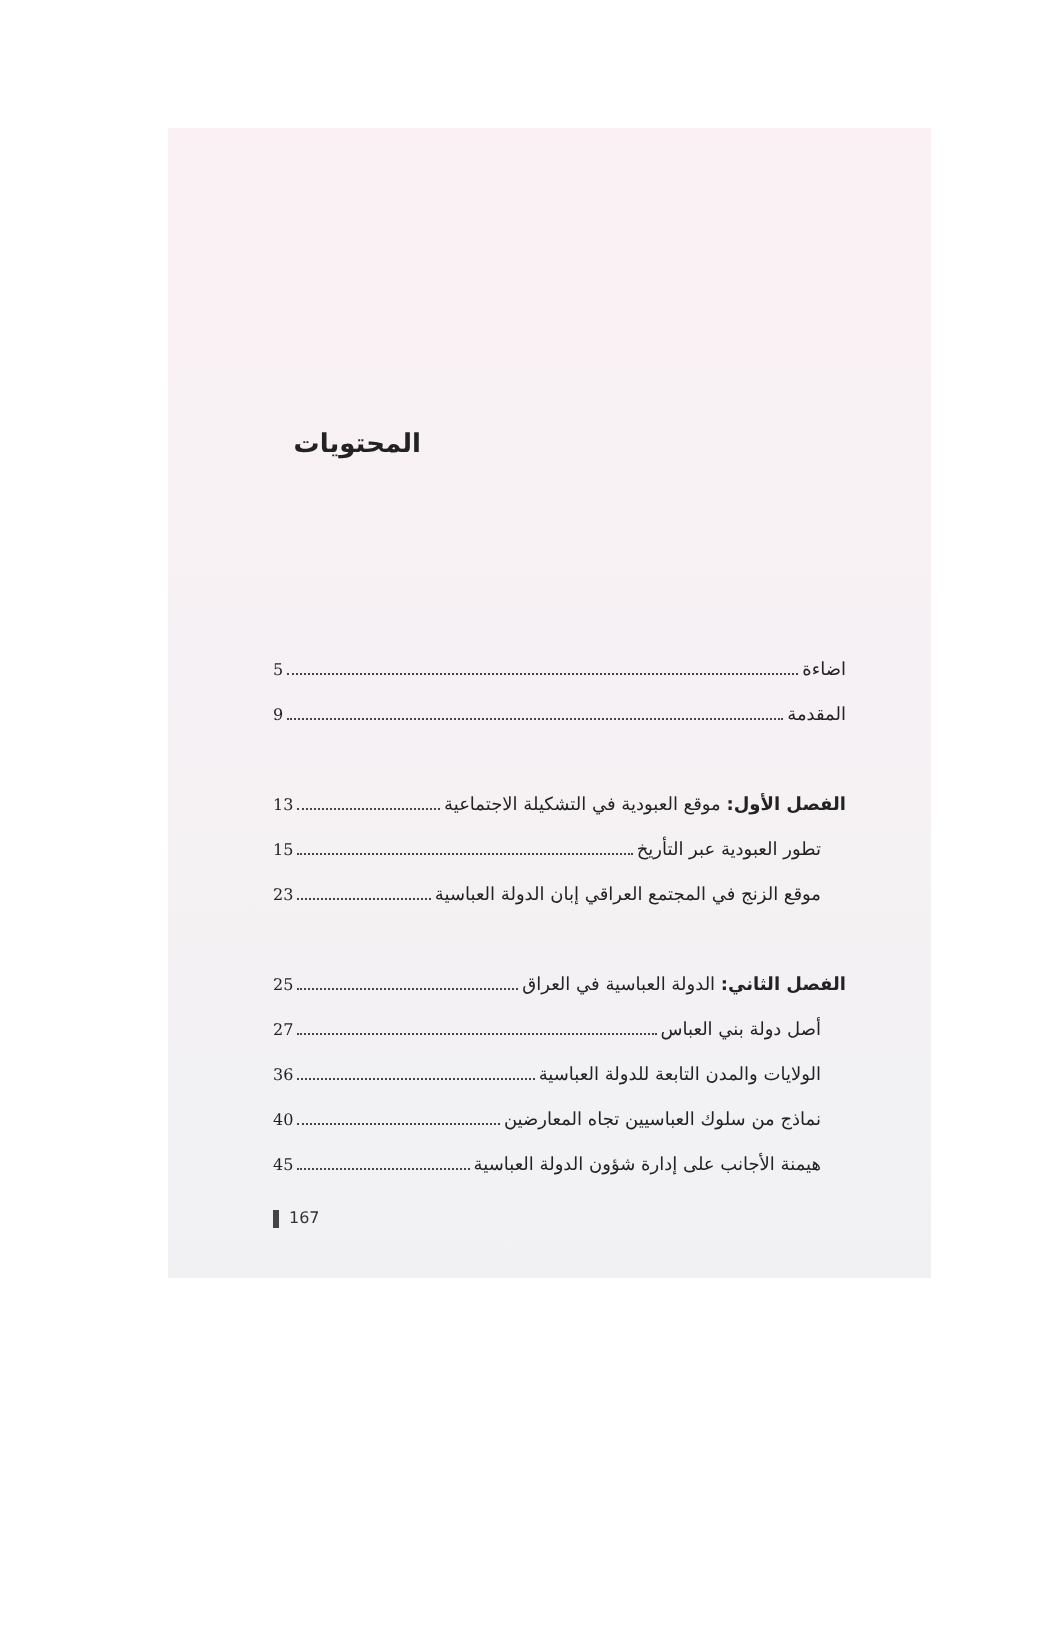المحتويات
اضاءة 5
المقدمة 9
الفصل الأول: موقع العبودية في التشكيلة الاجتماعية 13
تطور العبودية عبر التأريخ 15
موقع الزنج في المجتمع العراقي إبان الدولة العباسية 23
الفصل الثاني: الدولة العباسية في العراق 25
أصل دولة بني العباس 27
الولايات والمدن التابعة للدولة العباسية 36
نماذج من سلوك العباسيين تجاه المعارضين 40
هيمنة الأجانب على إدارة شؤون الدولة العباسية 45
167